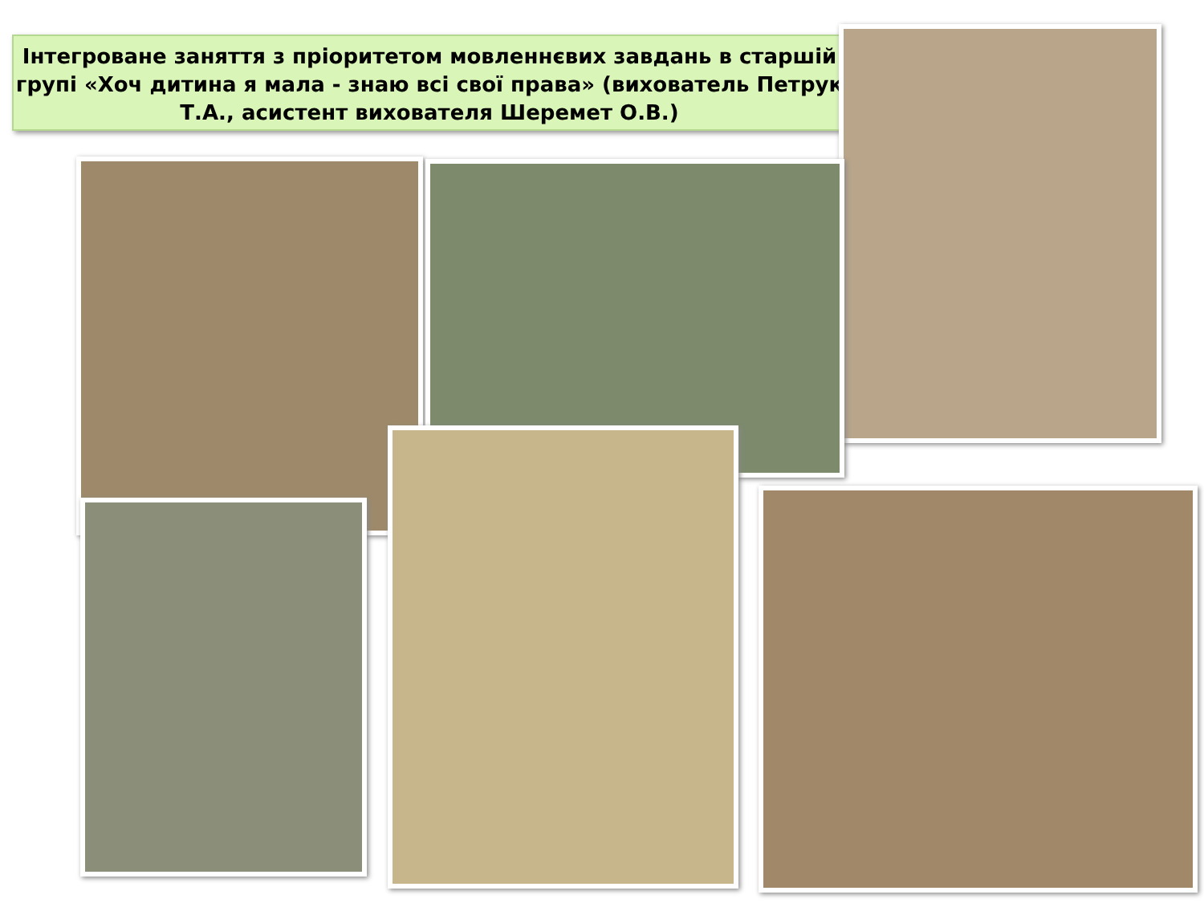Інтегроване заняття з пріоритетом мовленнєвих завдань в старшій групі «Хоч дитина я мала - знаю всі свої права» (вихователь Петрук Т.А., асистент вихователя Шеремет О.В.)